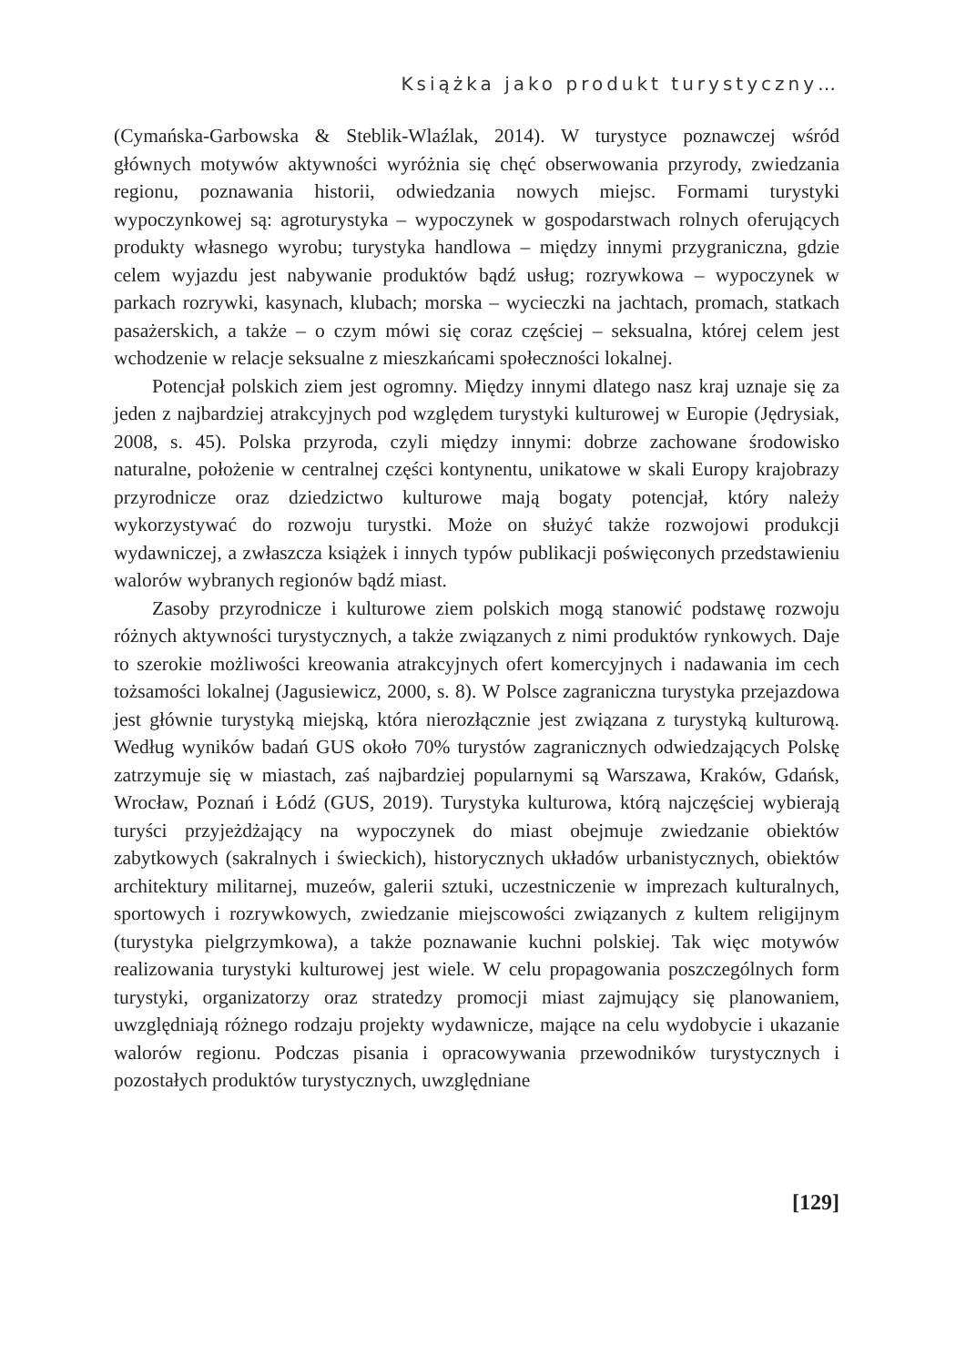Książka jako produkt turystyczny…
(Cymańska-Garbowska & Steblik-Wlaźlak, 2014). W turystyce poznawczej wśród głównych motywów aktywności wyróżnia się chęć obserwowania przyrody, zwiedzania regionu, poznawania historii, odwiedzania nowych miejsc. Formami turystyki wypoczynkowej są: agroturystyka – wypoczynek w gospodarstwach rolnych oferujących produkty własnego wyrobu; turystyka handlowa – między innymi przygraniczna, gdzie celem wyjazdu jest nabywanie produktów bądź usług; rozrywkowa – wypoczynek w parkach rozrywki, kasynach, klubach; morska – wycieczki na jachtach, promach, statkach pasażerskich, a także – o czym mówi się coraz częściej – seksualna, której celem jest wchodzenie w relacje seksualne z mieszkańcami społeczności lokalnej.
Potencjał polskich ziem jest ogromny. Między innymi dlatego nasz kraj uznaje się za jeden z najbardziej atrakcyjnych pod względem turystyki kulturowej w Europie (Jędrysiak, 2008, s. 45). Polska przyroda, czyli między innymi: dobrze zachowane środowisko naturalne, położenie w centralnej części kontynentu, unikatowe w skali Europy krajobrazy przyrodnicze oraz dziedzictwo kulturowe mają bogaty potencjał, który należy wykorzystywać do rozwoju turystki. Może on służyć także rozwojowi produkcji wydawniczej, a zwłaszcza książek i innych typów publikacji poświęconych przedstawieniu walorów wybranych regionów bądź miast.
Zasoby przyrodnicze i kulturowe ziem polskich mogą stanowić podstawę rozwoju różnych aktywności turystycznych, a także związanych z nimi produktów rynkowych. Daje to szerokie możliwości kreowania atrakcyjnych ofert komercyjnych i nadawania im cech tożsamości lokalnej (Jagusiewicz, 2000, s. 8). W Polsce zagraniczna turystyka przejazdowa jest głównie turystyką miejską, która nierozłącznie jest związana z turystyką kulturową. Według wyników badań GUS około 70% turystów zagranicznych odwiedzających Polskę zatrzymuje się w miastach, zaś najbardziej popularnymi są Warszawa, Kraków, Gdańsk, Wrocław, Poznań i Łódź (GUS, 2019). Turystyka kulturowa, którą najczęściej wybierają turyści przyjeżdżający na wypoczynek do miast obejmuje zwiedzanie obiektów zabytkowych (sakralnych i świeckich), historycznych układów urbanistycznych, obiektów architektury militarnej, muzeów, galerii sztuki, uczestniczenie w imprezach kulturalnych, sportowych i rozrywkowych, zwiedzanie miejscowości związanych z kultem religijnym (turystyka pielgrzymkowa), a także poznawanie kuchni polskiej. Tak więc motywów realizowania turystyki kulturowej jest wiele. W celu propagowania poszczególnych form turystyki, organizatorzy oraz stratedzy promocji miast zajmujący się planowaniem, uwzględniają różnego rodzaju projekty wydawnicze, mające na celu wydobycie i ukazanie walorów regionu. Podczas pisania i opracowywania przewodników turystycznych i pozostałych produktów turystycznych, uwzględniane
[129]